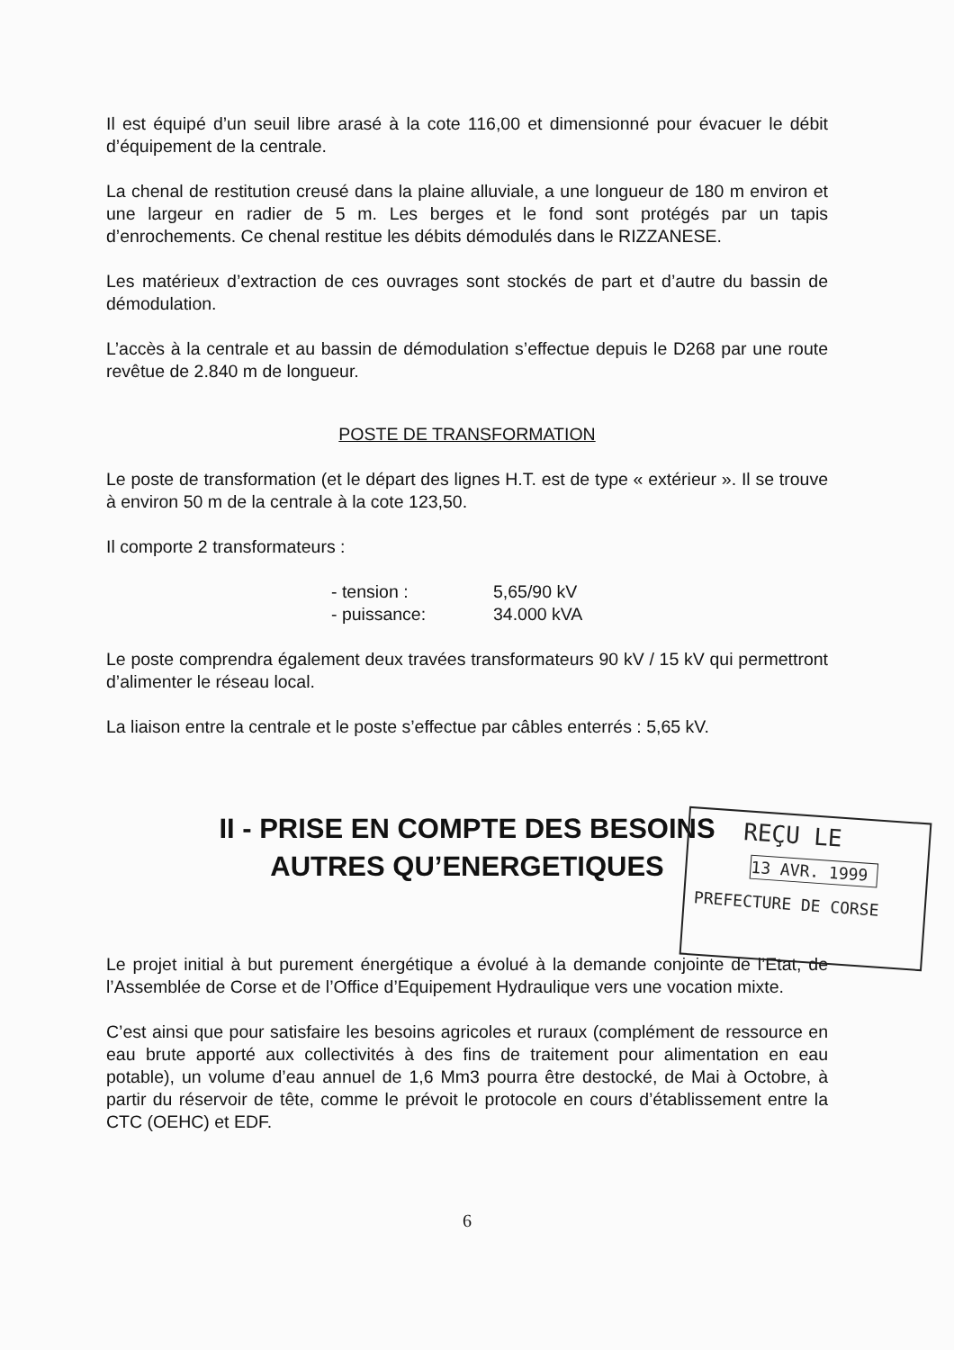Il est équipé d’un seuil libre arasé à la cote 116,00 et dimensionné pour évacuer le débit d’équipement de la centrale.
La chenal de restitution creusé dans la plaine alluviale, a une longueur de 180 m environ et une largeur en radier de 5 m. Les berges et le fond sont protégés par un tapis d’enrochements. Ce chenal restitue les débits démodulés dans le RIZZANESE.
Les matérieux d’extraction de ces ouvrages sont stockés de part et d’autre du bassin de démodulation.
L’accès à la centrale et au bassin de démodulation s’effectue depuis le D268 par une route revêtue de 2.840 m de longueur.
POSTE DE TRANSFORMATION
Le poste de transformation (et le départ des lignes H.T. est de type « extérieur ». Il se trouve à environ 50 m de la centrale à la cote 123,50.
Il comporte 2 transformateurs :
- tension : 5,65/90 kV
- puissance: 34.000 kVA
Le poste comprendra également deux travées transformateurs 90 kV / 15 kV qui permettront d’alimenter le réseau local.
La liaison entre la centrale et le poste s’effectue par câbles enterrés : 5,65 kV.
II - PRISE EN COMPTE DES BESOINS
AUTRES QU’ENERGETIQUES
REÇU LE
13 AVR. 1999
PREFECTURE DE CORSE
Le projet initial à but purement énergétique a évolué à la demande conjointe de l’Etat, de l’Assemblée de Corse et de l’Office d’Equipement Hydraulique vers une vocation mixte.
C’est ainsi que pour satisfaire les besoins agricoles et ruraux (complément de ressource en eau brute apporté aux collectivités à des fins de traitement pour alimentation en eau potable), un volume d’eau annuel de 1,6 Mm3 pourra être destocké, de Mai à Octobre, à partir du réservoir de tête, comme le prévoit le protocole en cours d’établissement entre la CTC (OEHC) et EDF.
6